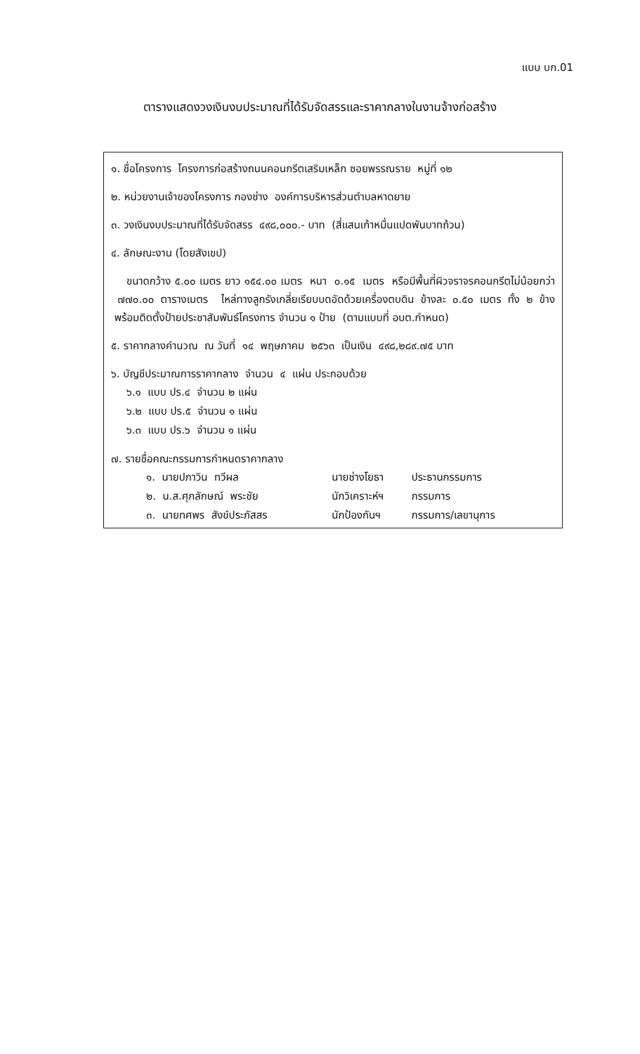แบบ บก.01
ตารางแสดงวงเงินงบประมาณที่ได้รับจัดสรรและราคากลางในงานจ้างก่อสร้าง
๑. ชื่อโครงการ โครงการก่อสร้างถนนคอนกรีตเสริมเหล็ก ซอยพรรณราย หมู่ที่ ๑๒
๒. หน่วยงานเจ้าของโครงการ กองช่าง องค์การบริหารส่วนตำบลหาดยาย
๓. วงเงินงบประมาณที่ได้รับจัดสรร ๔๙๘,๐๐๐.- บาท (สี่แสนเก้าหมื่นแปดพันบาทถ้วน)
๔. ลักษณะงาน (โดยสังเขป)
ขนาดกว้าง ๕.๐๐ เมตร ยาว ๑๕๔.๐๐ เมตร หนา ๐.๑๕ เมตร หรือมีพื้นที่ผิวจราจรคอนกรีตไม่น้อยกว่า ๗๗๐.๐๐ ตารางเมตร ไหล่ทางลูกรังเกลี่ยเรียบบดอัดด้วยเครื่องตบดิน ข้างละ ๐.๕๐ เมตร ทั้ง ๒ ข้าง พร้อมติดตั้งป้ายประชาสัมพันธ์โครงการ จำนวน ๑ ป้าย (ตามแบบที่ อบต.กำหนด)
๕. ราคากลางคำนวณ ณ วันที่ ๑๔ พฤษภาคม ๒๕๖๓ เป็นเงิน ๔๙๘,๒๘๙.๗๕ บาท
๖. บัญชีประมาณการราคากลาง จำนวน ๔ แผ่น ประกอบด้วย
๖.๑ แบบ ปร.๔ จำนวน ๒ แผ่น
๖.๒ แบบ ปร.๕ จำนวน ๑ แผ่น
๖.๓ แบบ ปร.๖ จำนวน ๑ แผ่น
๗. รายชื่อคณะกรรมการกำหนดราคากลาง
| ๑. นายปภาวิน ทวีผล | นายช่างโยธา | ประธานกรรมการ |
| ๒. น.ส.ศุภลักษณ์ พระชัย | นักวิเคราะห์ฯ | กรรมการ |
| ๓. นายทศพร สังข์ประภัสสร | นักป้องกันฯ | กรรมการ/เลขานุการ |